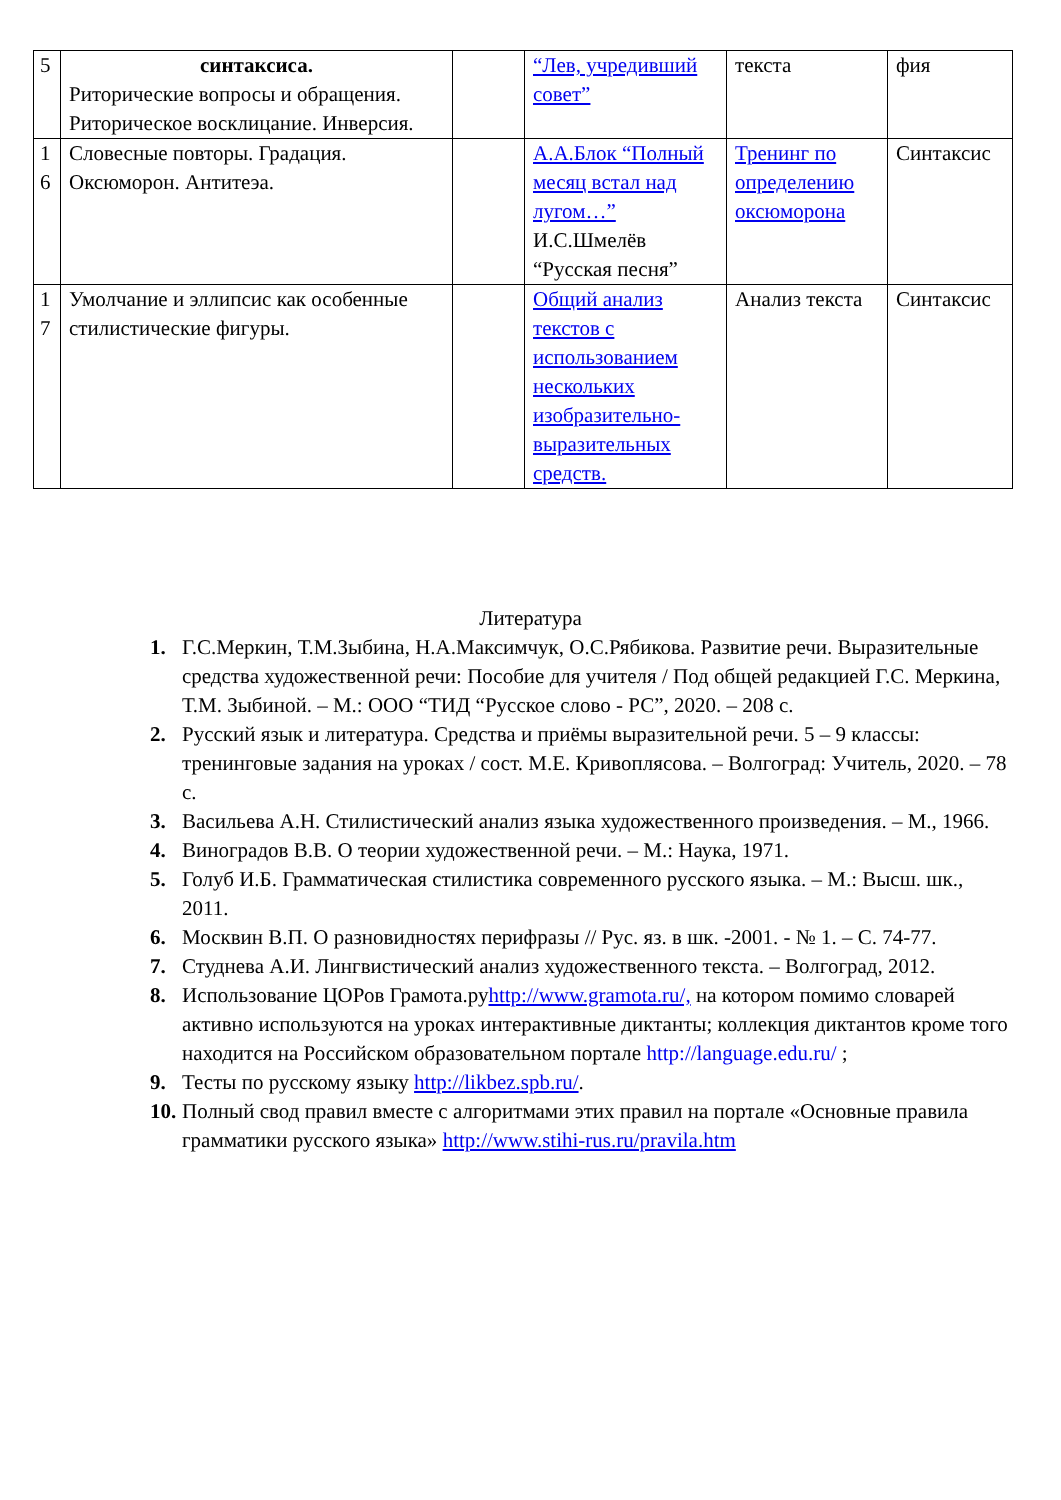| 5 | синтаксиса. Риторические вопросы и обращения. Риторическое восклицание. Инверсия. | | “Лев, учредивший совет” | текста | фия |
| 1 6 | Словесные повторы. Градация. Оксюморон. Антитеэа. | | А.А.Блок “Полный месяц встал над лугом…” И.С.Шмелёв “Русская песня” | Тренинг по определению оксюморона | Синтаксис |
| 1 7 | Умолчание и эллипсис как особенные стилистические фигуры. | | Общий анализ текстов с использованием нескольких изобразительно-выразительных средств. | Анализ текста | Синтаксис |
Литература
1. Г.С.Меркин, Т.М.Зыбина, Н.А.Максимчук, О.С.Рябикова. Развитие речи. Выразительные средства художественной речи: Пособие для учителя / Под общей редакцией Г.С. Меркина, Т.М. Зыбиной. – М.: ООО “ТИД “Русское слово - РС”, 2020. – 208 с.
2. Русский язык и литература. Средства и приёмы выразительной речи. 5 – 9 классы: тренинговые задания на уроках / сост. М.Е. Кривоплясова. – Волгоград: Учитель, 2020. – 78 с.
3. Васильева А.Н. Стилистический анализ языка художественного произведения. – М., 1966.
4. Виноградов В.В. О теории художественной речи. – М.: Наука, 1971.
5. Голуб И.Б. Грамматическая стилистика современного русского языка. – М.: Высш. шк., 2011.
6. Москвин В.П. О разновидностях перифразы // Рус. яз. в шк. -2001. - № 1. – С. 74-77.
7. Студнева А.И. Лингвистический анализ художественного текста. – Волгоград, 2012.
8. Использование ЦОРов Грамота.руhttp://www.gramota.ru/, на котором помимо словарей активно используются на уроках интерактивные диктанты; коллекция диктантов кроме того находится на Российском образовательном портале http://language.edu.ru/ ;
9. Тесты по русскому языку http://likbez.spb.ru/.
10. Полный свод правил вместе с алгоритмами этих правил на портале «Основные правила грамматики русского языка» http://www.stihi-rus.ru/pravila.htm